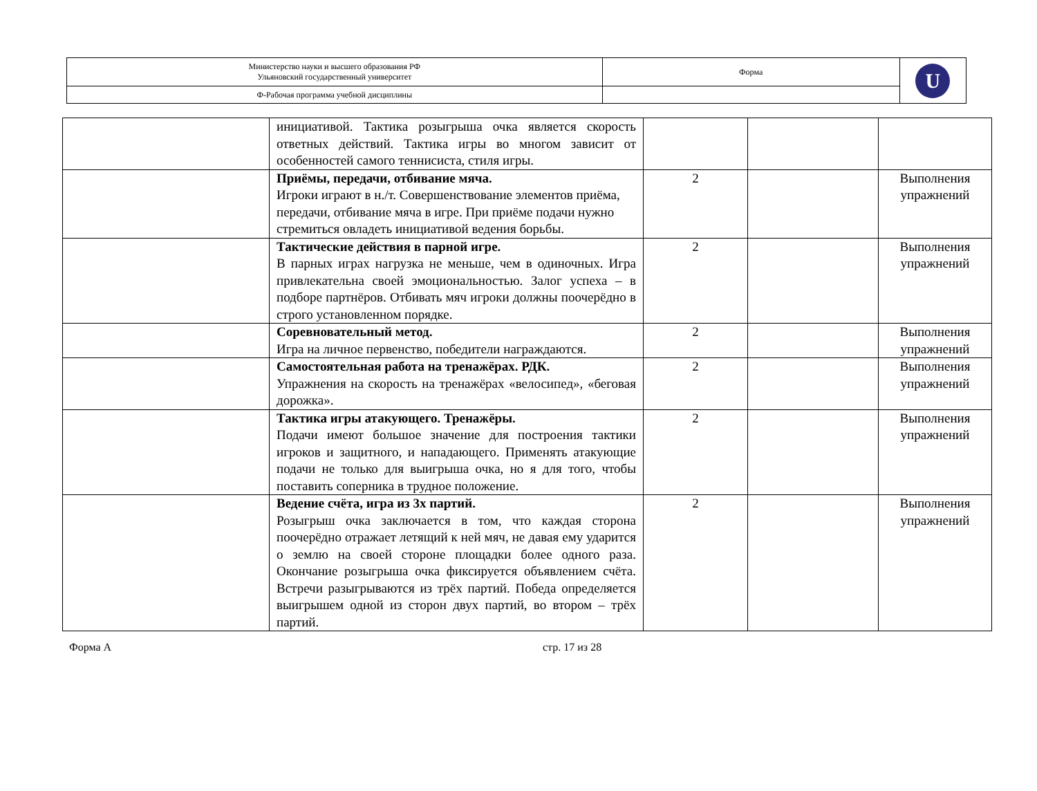| Министерство науки и высшего образования РФ Ульяновский государственный университет | Форма | U |
| Ф-Рабочая программа учебной дисциплины | | |
| | инициативой. Тактика розыгрыша очка является скорость ответных действий. Тактика игры во многом зависит от особенностей самого теннисиста, стиля игры. | | | |
| | Приёмы, передачи, отбивание мяча. Игроки играют в н./т. Совершенствование элементов приёма, передачи, отбивание мяча в игре. При приёме подачи нужно стремиться овладеть инициативой ведения борьбы. | 2 | | Выполнения упражнений |
| | Тактические действия в парной игре. В парных играх нагрузка не меньше, чем в одиночных. Игра привлекательна своей эмоциональностью. Залог успеха – в подборе партнёров. Отбивать мяч игроки должны поочерёдно в строго установленном порядке. | 2 | | Выполнения упражнений |
| | Соревновательный метод. Игра на личное первенство, победители награждаются. | 2 | | Выполнения упражнений |
| | Самостоятельная работа на тренажёрах. РДК. Упражнения на скорость на тренажёрах «велосипед», «беговая дорожка». | 2 | | Выполнения упражнений |
| | Тактика игры атакующего. Тренажёры. Подачи имеют большое значение для построения тактики игроков и защитного, и нападающего. Применять атакующие подачи не только для выигрыша очка, но я для того, чтобы поставить соперника в трудное положение. | 2 | | Выполнения упражнений |
| | Ведение счёта, игра из 3х партий. Розыгрыш очка заключается в том, что каждая сторона поочерёдно отражает летящий к ней мяч, не давая ему ударится о землю на своей стороне площадки более одного раза. Окончание розыгрыша очка фиксируется объявлением счёта. Встречи разыгрываются из трёх партий. Победа определяется выигрышем одной из сторон двух партий, во втором – трёх партий. | 2 | | Выполнения упражнений |
Форма А стр. 17 из 28